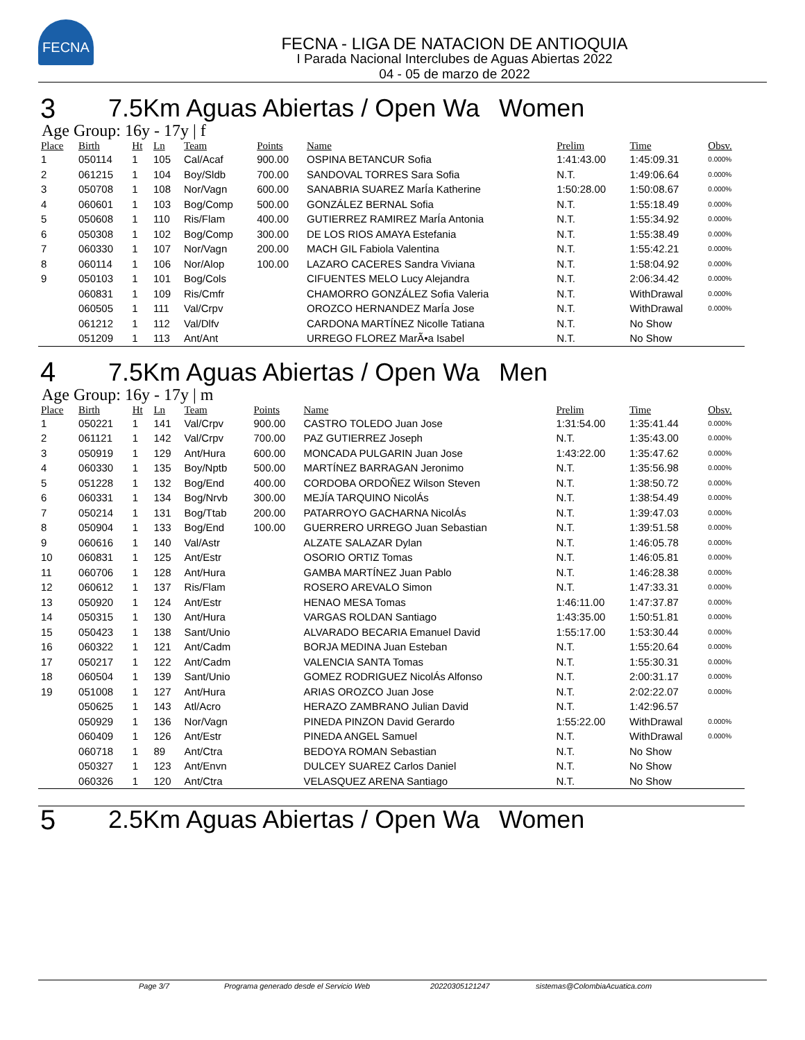FECNA
FECNA - LIGA DE NATACION DE ANTIOQUIA
I Parada Nacional Interclubes de Aguas Abiertas 2022
04 - 05 de marzo de 2022
3 7.5Km Aguas Abiertas / Open Wa Women
Age Group: 16y - 17y | f
| Place | Birth | Ht | Ln | Team | Points | Name | Prelim | Time | Obsv. |
| --- | --- | --- | --- | --- | --- | --- | --- | --- | --- |
| 1 | 050114 | 1 | 105 | Cal/Acaf | 900.00 | OSPINA BETANCUR Sofia | 1:41:43.00 | 1:45:09.31 | 0.000% |
| 2 | 061215 | 1 | 104 | Boy/Sldb | 700.00 | SANDOVAL TORRES Sara Sofia | N.T. | 1:49:06.64 | 0.000% |
| 3 | 050708 | 1 | 108 | Nor/Vagn | 600.00 | SANABRIA SUAREZ MarÍa Katherine | 1:50:28.00 | 1:50:08.67 | 0.000% |
| 4 | 060601 | 1 | 103 | Bog/Comp | 500.00 | GONZÁLEZ BERNAL Sofia | N.T. | 1:55:18.49 | 0.000% |
| 5 | 050608 | 1 | 110 | Ris/Flam | 400.00 | GUTIERREZ RAMIREZ MarÍa Antonia | N.T. | 1:55:34.92 | 0.000% |
| 6 | 050308 | 1 | 102 | Bog/Comp | 300.00 | DE LOS RIOS AMAYA Estefania | N.T. | 1:55:38.49 | 0.000% |
| 7 | 060330 | 1 | 107 | Nor/Vagn | 200.00 | MACH GIL Fabiola Valentina | N.T. | 1:55:42.21 | 0.000% |
| 8 | 060114 | 1 | 106 | Nor/Alop | 100.00 | LAZARO CACERES Sandra Viviana | N.T. | 1:58:04.92 | 0.000% |
| 9 | 050103 | 1 | 101 | Bog/Cols | | CIFUENTES MELO Lucy Alejandra | N.T. | 2:06:34.42 | 0.000% |
| | 060831 | 1 | 109 | Ris/Cmfr | | CHAMORRO GONZÁLEZ Sofia Valeria | N.T. | WithDrawal | 0.000% |
| | 060505 | 1 | 111 | Val/Crpv | | OROZCO HERNANDEZ MarÍa Jose | N.T. | WithDrawal | 0.000% |
| | 061212 | 1 | 112 | Val/Dlfv | | CARDONA MARTÍNEZ Nicolle Tatiana | N.T. | No Show | |
| | 051209 | 1 | 113 | Ant/Ant | | URREGO FLOREZ MarÃ•a Isabel | N.T. | No Show | |
4 7.5Km Aguas Abiertas / Open Wa Men
Age Group: 16y - 17y | m
| Place | Birth | Ht | Ln | Team | Points | Name | Prelim | Time | Obsv. |
| --- | --- | --- | --- | --- | --- | --- | --- | --- | --- |
| 1 | 050221 | 1 | 141 | Val/Crpv | 900.00 | CASTRO TOLEDO Juan Jose | 1:31:54.00 | 1:35:41.44 | 0.000% |
| 2 | 061121 | 1 | 142 | Val/Crpv | 700.00 | PAZ GUTIERREZ Joseph | N.T. | 1:35:43.00 | 0.000% |
| 3 | 050919 | 1 | 129 | Ant/Hura | 600.00 | MONCADA PULGARIN Juan Jose | 1:43:22.00 | 1:35:47.62 | 0.000% |
| 4 | 060330 | 1 | 135 | Boy/Nptb | 500.00 | MARTÍNEZ BARRAGAN Jeronimo | N.T. | 1:35:56.98 | 0.000% |
| 5 | 051228 | 1 | 132 | Bog/End | 400.00 | CORDOBA ORDOÑEZ Wilson Steven | N.T. | 1:38:50.72 | 0.000% |
| 6 | 060331 | 1 | 134 | Bog/Nrvb | 300.00 | MEJÍA TARQUINO NicolÁs | N.T. | 1:38:54.49 | 0.000% |
| 7 | 050214 | 1 | 131 | Bog/Ttab | 200.00 | PATARROYO GACHARNA NicolÁs | N.T. | 1:39:47.03 | 0.000% |
| 8 | 050904 | 1 | 133 | Bog/End | 100.00 | GUERRERO URREGO Juan Sebastian | N.T. | 1:39:51.58 | 0.000% |
| 9 | 060616 | 1 | 140 | Val/Astr | | ALZATE SALAZAR Dylan | N.T. | 1:46:05.78 | 0.000% |
| 10 | 060831 | 1 | 125 | Ant/Estr | | OSORIO ORTIZ Tomas | N.T. | 1:46:05.81 | 0.000% |
| 11 | 060706 | 1 | 128 | Ant/Hura | | GAMBA MARTÍNEZ Juan Pablo | N.T. | 1:46:28.38 | 0.000% |
| 12 | 060612 | 1 | 137 | Ris/Flam | | ROSERO AREVALO Simon | N.T. | 1:47:33.31 | 0.000% |
| 13 | 050920 | 1 | 124 | Ant/Estr | | HENAO MESA Tomas | 1:46:11.00 | 1:47:37.87 | 0.000% |
| 14 | 050315 | 1 | 130 | Ant/Hura | | VARGAS ROLDAN Santiago | 1:43:35.00 | 1:50:51.81 | 0.000% |
| 15 | 050423 | 1 | 138 | Sant/Unio | | ALVARADO BECARIA Emanuel David | 1:55:17.00 | 1:53:30.44 | 0.000% |
| 16 | 060322 | 1 | 121 | Ant/Cadm | | BORJA MEDINA Juan Esteban | N.T. | 1:55:20.64 | 0.000% |
| 17 | 050217 | 1 | 122 | Ant/Cadm | | VALENCIA SANTA Tomas | N.T. | 1:55:30.31 | 0.000% |
| 18 | 060504 | 1 | 139 | Sant/Unio | | GOMEZ RODRIGUEZ NicolÁs Alfonso | N.T. | 2:00:31.17 | 0.000% |
| 19 | 051008 | 1 | 127 | Ant/Hura | | ARIAS OROZCO Juan Jose | N.T. | 2:02:22.07 | 0.000% |
| | 050625 | 1 | 143 | Atl/Acro | | HERAZO ZAMBRANO Julian David | N.T. | 1:42:96.57 | |
| | 050929 | 1 | 136 | Nor/Vagn | | PINEDA PINZON David Gerardo | 1:55:22.00 | WithDrawal | 0.000% |
| | 060409 | 1 | 126 | Ant/Estr | | PINEDA ANGEL Samuel | N.T. | WithDrawal | 0.000% |
| | 060718 | 1 | 89 | Ant/Ctra | | BEDOYA ROMAN Sebastian | N.T. | No Show | |
| | 050327 | 1 | 123 | Ant/Envn | | DULCEY SUAREZ Carlos Daniel | N.T. | No Show | |
| | 060326 | 1 | 120 | Ant/Ctra | | VELASQUEZ ARENA Santiago | N.T. | No Show | |
5 2.5Km Aguas Abiertas / Open Wa Women
Page 3/7 Programa generado desde el Servicio Web 20220305121247 sistemas@ColombiaAcuatica.com